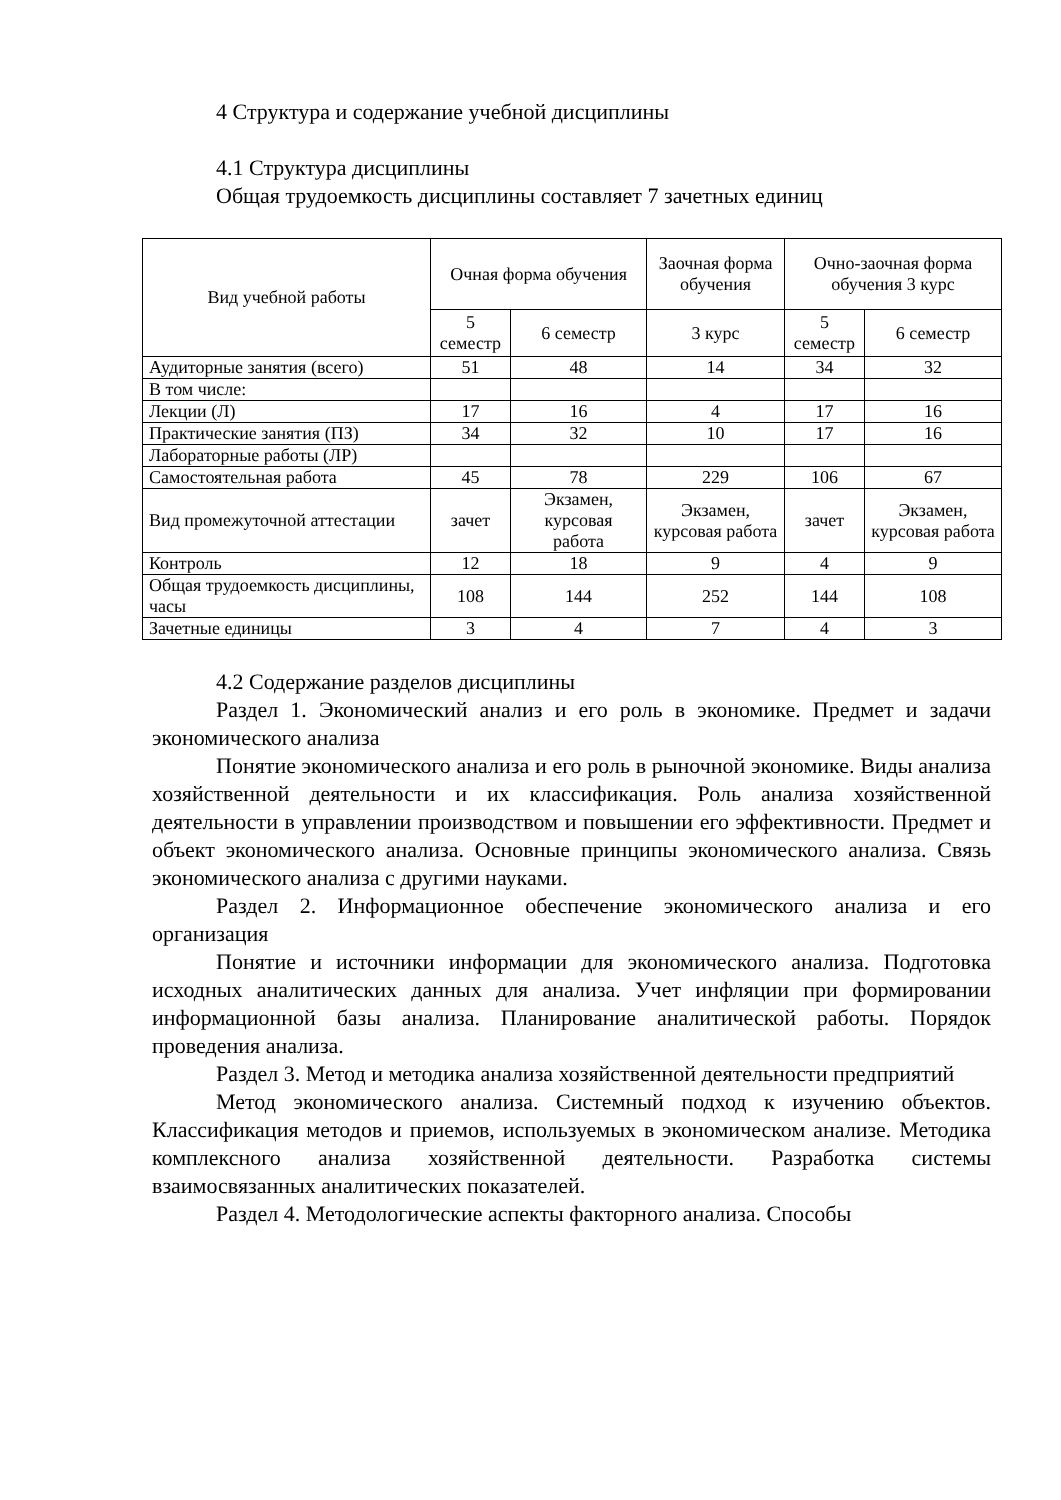4 Структура и содержание учебной дисциплины
4.1 Структура дисциплины
Общая трудоемкость дисциплины составляет 7 зачетных единиц
| Вид учебной работы | Очная форма обучения | | Заочная форма обучения | Очно-заочная форма обучения 3 курс | |
| --- | --- | --- | --- | --- | --- |
| | 5 семестр | 6 семестр | 3 курс | 5 семестр | 6 семестр |
| Аудиторные занятия (всего) | 51 | 48 | 14 | 34 | 32 |
| В том числе: | | | | | |
| Лекции (Л) | 17 | 16 | 4 | 17 | 16 |
| Практические занятия (ПЗ) | 34 | 32 | 10 | 17 | 16 |
| Лабораторные работы (ЛР) | | | | | |
| Самостоятельная работа | 45 | 78 | 229 | 106 | 67 |
| Вид промежуточной аттестации | зачет | Экзамен, курсовая работа | Экзамен, курсовая работа | зачет | Экзамен, курсовая работа |
| Контроль | 12 | 18 | 9 | 4 | 9 |
| Общая трудоемкость дисциплины, часы | 108 | 144 | 252 | 144 | 108 |
| Зачетные единицы | 3 | 4 | 7 | 4 | 3 |
4.2 Содержание разделов дисциплины
Раздел 1. Экономический анализ и его роль в экономике. Предмет и задачи экономического анализа
Понятие экономического анализа и его роль в рыночной экономике. Виды анализа хозяйственной деятельности и их классификация. Роль анализа хозяйственной деятельности в управлении производством и повышении его эффективности. Предмет и объект экономического анализа. Основные принципы экономического анализа. Связь экономического анализа с другими науками.
Раздел 2. Информационное обеспечение экономического анализа и его организация
Понятие и источники информации для экономического анализа. Подготовка исходных аналитических данных для анализа. Учет инфляции при формировании информационной базы анализа. Планирование аналитической работы. Порядок проведения анализа.
Раздел 3. Метод и методика анализа хозяйственной деятельности предприятий
Метод экономического анализа. Системный подход к изучению объектов. Классификация методов и приемов, используемых в экономическом анализе. Методика комплексного анализа хозяйственной деятельности. Разработка системы взаимосвязанных аналитических показателей.
Раздел 4. Методологические аспекты факторного анализа. Способы